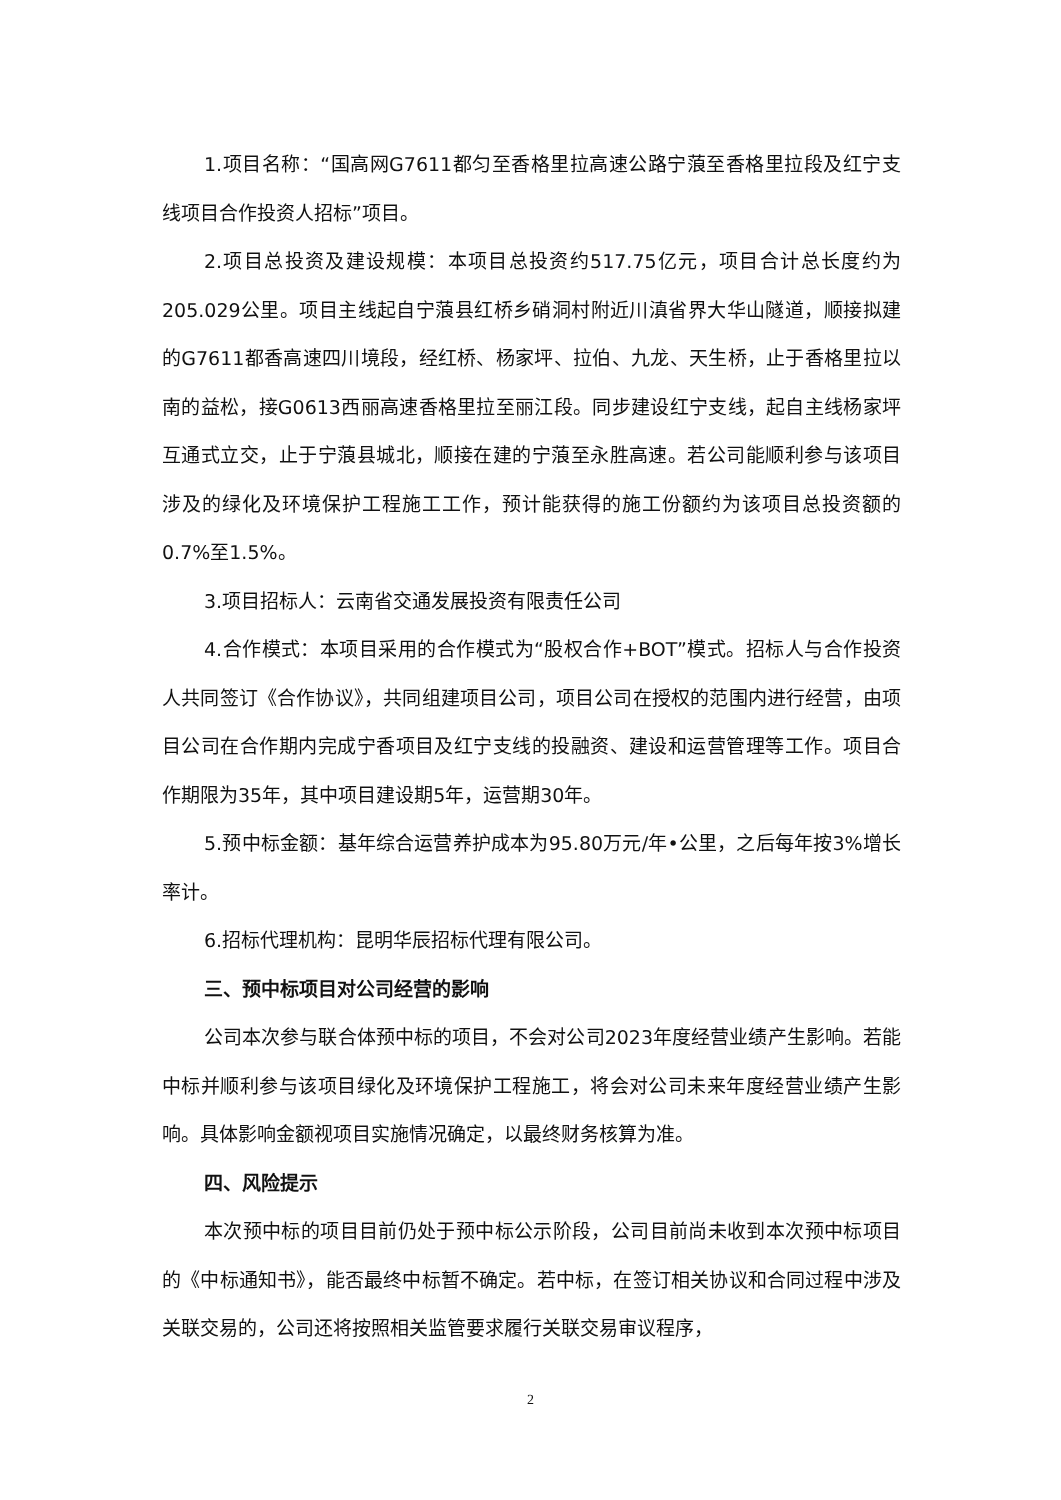1.项目名称：“国高网G7611都匀至香格里拉高速公路宁蒗至香格里拉段及红宁支线项目合作投资人招标”项目。
2.项目总投资及建设规模：本项目总投资约517.75亿元，项目合计总长度约为205.029公里。项目主线起自宁蒗县红桥乡硝洞村附近川滇省界大华山隧道，顺接拟建的G7611都香高速四川境段，经红桥、杨家坪、拉伯、九龙、天生桥，止于香格里拉以南的益松，接G0613西丽高速香格里拉至丽江段。同步建设红宁支线，起自主线杨家坪互通式立交，止于宁蒗县城北，顺接在建的宁蒗至永胜高速。若公司能顺利参与该项目涉及的绿化及环境保护工程施工工作，预计能获得的施工份额约为该项目总投资额的0.7%至1.5%。
3.项目招标人：云南省交通发展投资有限责任公司
4.合作模式：本项目采用的合作模式为“股权合作+BOT”模式。招标人与合作投资人共同签订《合作协议》，共同组建项目公司，项目公司在授权的范围内进行经营，由项目公司在合作期内完成宁香项目及红宁支线的投融资、建设和运营管理等工作。项目合作期限为35年，其中项目建设期5年，运营期30年。
5.预中标金额：基年综合运营养护成本为95.80万元/年•公里，之后每年按3%增长率计。
6.招标代理机构：昆明华辰招标代理有限公司。
三、预中标项目对公司经营的影响
公司本次参与联合体预中标的项目，不会对公司2023年度经营业绩产生影响。若能中标并顺利参与该项目绿化及环境保护工程施工，将会对公司未来年度经营业绩产生影响。具体影响金额视项目实施情况确定，以最终财务核算为准。
四、风险提示
本次预中标的项目目前仍处于预中标公示阶段，公司目前尚未收到本次预中标项目的《中标通知书》，能否最终中标暂不确定。若中标，在签订相关协议和合同过程中涉及关联交易的，公司还将按照相关监管要求履行关联交易审议程序，
2